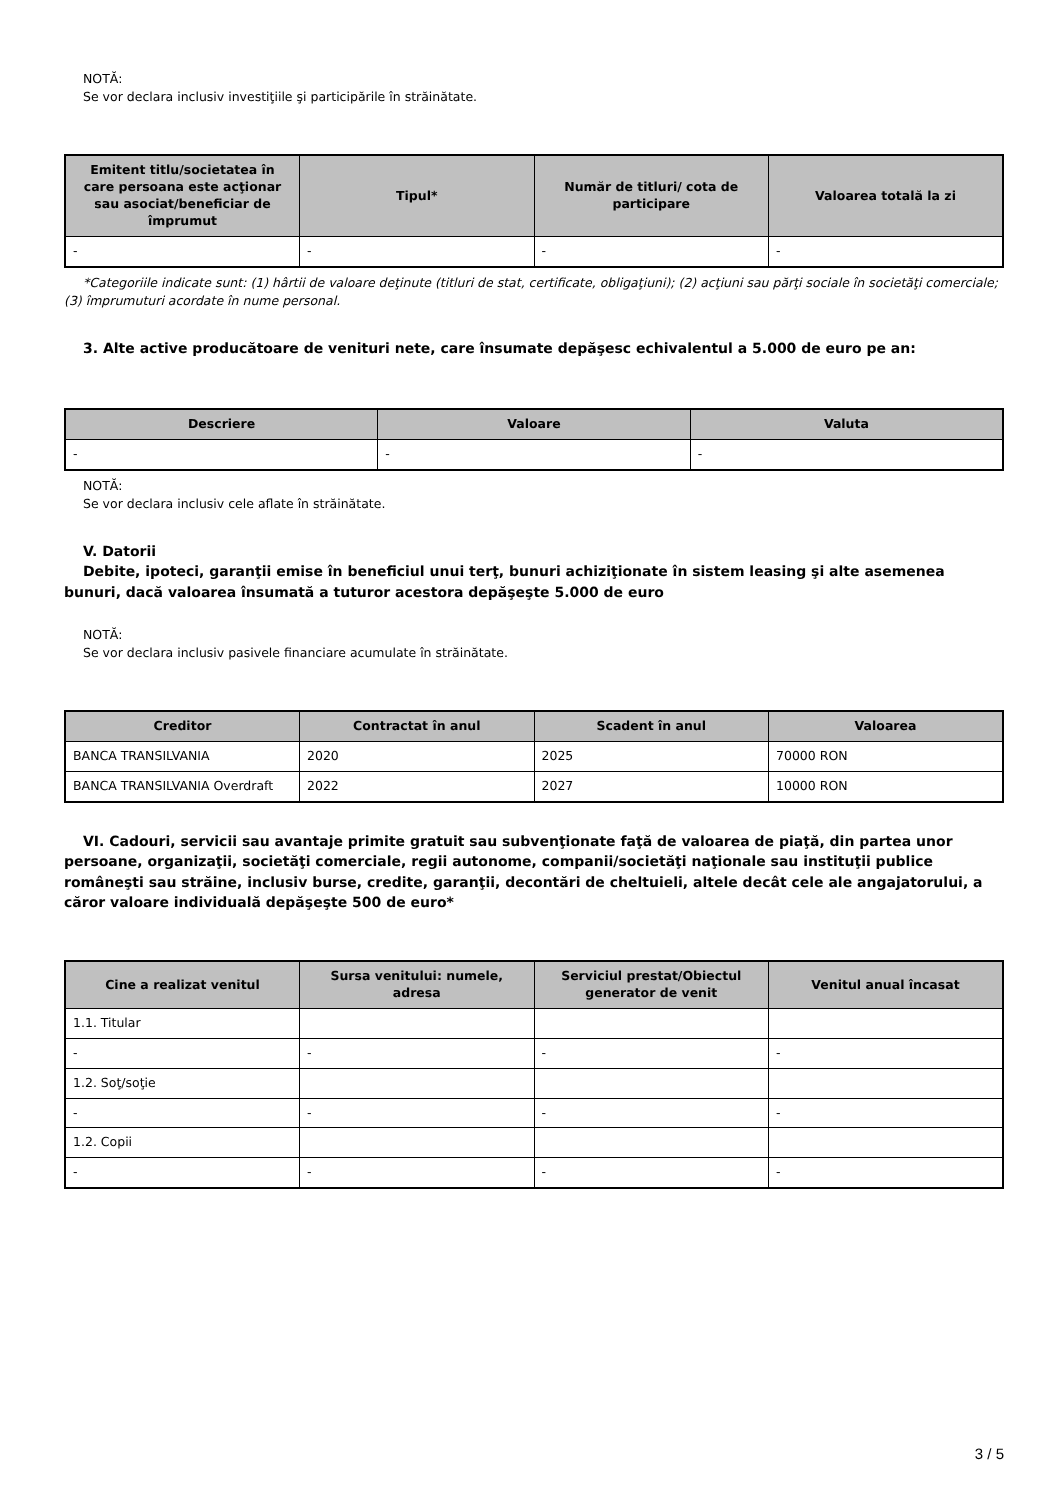NOTĂ:
Se vor declara inclusiv investiţiile şi participările în străinătate.
| Emitent titlu/societatea în care persoana este acţionar sau asociat/beneficiar de împrumut | Tipul* | Număr de titluri/ cota de participare | Valoarea totală la zi |
| --- | --- | --- | --- |
| - | - | - | - |
*Categoriile indicate sunt: (1) hârtii de valoare deţinute (titluri de stat, certificate, obligaţiuni); (2) acţiuni sau părţi sociale în societăţi comerciale; (3) împrumuturi acordate în nume personal.
3. Alte active producătoare de venituri nete, care însumate depăşesc echivalentul a 5.000 de euro pe an:
| Descriere | Valoare | Valuta |
| --- | --- | --- |
| - | - | - |
NOTĂ:
Se vor declara inclusiv cele aflate în străinătate.
V. Datorii
Debite, ipoteci, garanţii emise în beneficiul unui terţ, bunuri achiziţionate în sistem leasing şi alte asemenea bunuri, dacă valoarea însumată a tuturor acestora depăşeşte 5.000 de euro
NOTĂ:
Se vor declara inclusiv pasivele financiare acumulate în străinătate.
| Creditor | Contractat în anul | Scadent în anul | Valoarea |
| --- | --- | --- | --- |
| BANCA TRANSILVANIA | 2020 | 2025 | 70000 RON |
| BANCA TRANSILVANIA Overdraft | 2022 | 2027 | 10000 RON |
VI. Cadouri, servicii sau avantaje primite gratuit sau subvenţionate faţă de valoarea de piaţă, din partea unor persoane, organizaţii, societăţi comerciale, regii autonome, companii/societăţi naţionale sau instituţii publice româneşti sau străine, inclusiv burse, credite, garanţii, decontări de cheltuieli, altele decât cele ale angajatorului, a căror valoare individuală depăşeşte 500 de euro*
| Cine a realizat venitul | Sursa venitului: numele, adresa | Serviciul prestat/Obiectul generator de venit | Venitul anual încasat |
| --- | --- | --- | --- |
| 1.1. Titular | | | |
| - | - | - | - |
| 1.2. Soţ/soţie | | | |
| - | - | - | - |
| 1.2. Copii | | | |
| - | - | - | - |
3 / 5